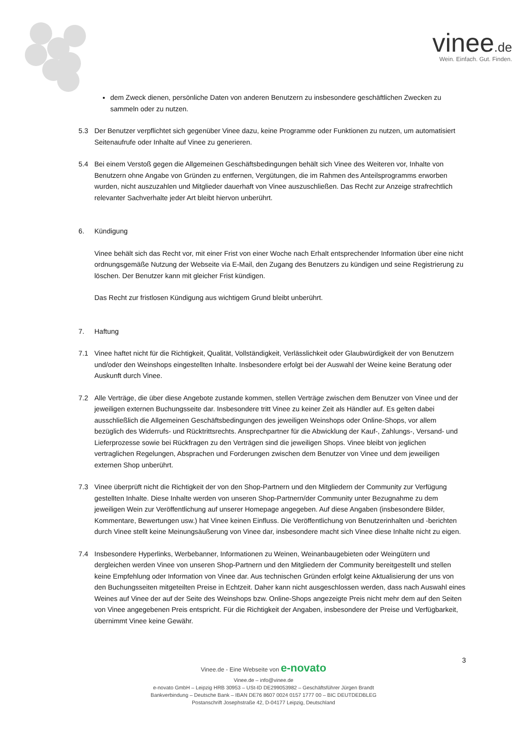vinee.de
Wein. Einfach. Gut. Finden.
dem Zweck dienen, persönliche Daten von anderen Benutzern zu insbesondere geschäftlichen Zwecken zu sammeln oder zu nutzen.
5.3 Der Benutzer verpflichtet sich gegenüber Vinee dazu, keine Programme oder Funktionen zu nutzen, um automatisiert Seitenaufrufe oder Inhalte auf Vinee zu generieren.
5.4 Bei einem Verstoß gegen die Allgemeinen Geschäftsbedingungen behält sich Vinee des Weiteren vor, Inhalte von Benutzern ohne Angabe von Gründen zu entfernen, Vergütungen, die im Rahmen des Anteilsprogramms erworben wurden, nicht auszuzahlen und Mitglieder dauerhaft von Vinee auszuschließen. Das Recht zur Anzeige strafrechtlich relevanter Sachverhalte jeder Art bleibt hiervon unberührt.
6. Kündigung
Vinee behält sich das Recht vor, mit einer Frist von einer Woche nach Erhalt entsprechender Information über eine nicht ordnungsgemäße Nutzung der Webseite via E-Mail, den Zugang des Benutzers zu kündigen und seine Registrierung zu löschen. Der Benutzer kann mit gleicher Frist kündigen.
Das Recht zur fristlosen Kündigung aus wichtigem Grund bleibt unberührt.
7. Haftung
7.1 Vinee haftet nicht für die Richtigkeit, Qualität, Vollständigkeit, Verlässlichkeit oder Glaubwürdigkeit der von Benutzern und/oder den Weinshops eingestellten Inhalte. Insbesondere erfolgt bei der Auswahl der Weine keine Beratung oder Auskunft durch Vinee.
7.2 Alle Verträge, die über diese Angebote zustande kommen, stellen Verträge zwischen dem Benutzer von Vinee und der jeweiligen externen Buchungsseite dar. Insbesondere tritt Vinee zu keiner Zeit als Händler auf. Es gelten dabei ausschließlich die Allgemeinen Geschäftsbedingungen des jeweiligen Weinshops oder Online-Shops, vor allem bezüglich des Widerrufs- und Rücktrittsrechts. Ansprechpartner für die Abwicklung der Kauf-, Zahlungs-, Versand- und Lieferprozesse sowie bei Rückfragen zu den Verträgen sind die jeweiligen Shops. Vinee bleibt von jeglichen vertraglichen Regelungen, Absprachen und Forderungen zwischen dem Benutzer von Vinee und dem jeweiligen externen Shop unberührt.
7.3 Vinee überprüft nicht die Richtigkeit der von den Shop-Partnern und den Mitgliedern der Community zur Verfügung gestellten Inhalte. Diese Inhalte werden von unseren Shop-Partnern/der Community unter Bezugnahme zu dem jeweiligen Wein zur Veröffentlichung auf unserer Homepage angegeben. Auf diese Angaben (insbesondere Bilder, Kommentare, Bewertungen usw.) hat Vinee keinen Einfluss. Die Veröffentlichung von Benutzerinhalten und -berichten durch Vinee stellt keine Meinungsäußerung von Vinee dar, insbesondere macht sich Vinee diese Inhalte nicht zu eigen.
7.4 Insbesondere Hyperlinks, Werbebanner, Informationen zu Weinen, Weinanbaugebieten oder Weingütern und dergleichen werden Vinee von unseren Shop-Partnern und den Mitgliedern der Community bereitgestellt und stellen keine Empfehlung oder Information von Vinee dar. Aus technischen Gründen erfolgt keine Aktualisierung der uns von den Buchungsseiten mitgeteilten Preise in Echtzeit. Daher kann nicht ausgeschlossen werden, dass nach Auswahl eines Weines auf Vinee der auf der Seite des Weinshops bzw. Online-Shops angezeigte Preis nicht mehr dem auf den Seiten von Vinee angegebenen Preis entspricht. Für die Richtigkeit der Angaben, insbesondere der Preise und Verfügbarkeit, übernimmt Vinee keine Gewähr.
3
Vinee.de - Eine Webseite von e-novato
Vinee.de – info@vinee.de
e-novato GmbH – Leipzig HRB 30953 – USt-ID DE299053982 – Geschäftsführer Jürgen Brandt
Bankverbindung – Deutsche Bank – IBAN DE76 8607 0024 0157 1777 00 – BIC DEUTDEDBLEG
Postanschrift Josephstraße 42, D-04177 Leipzig, Deutschland